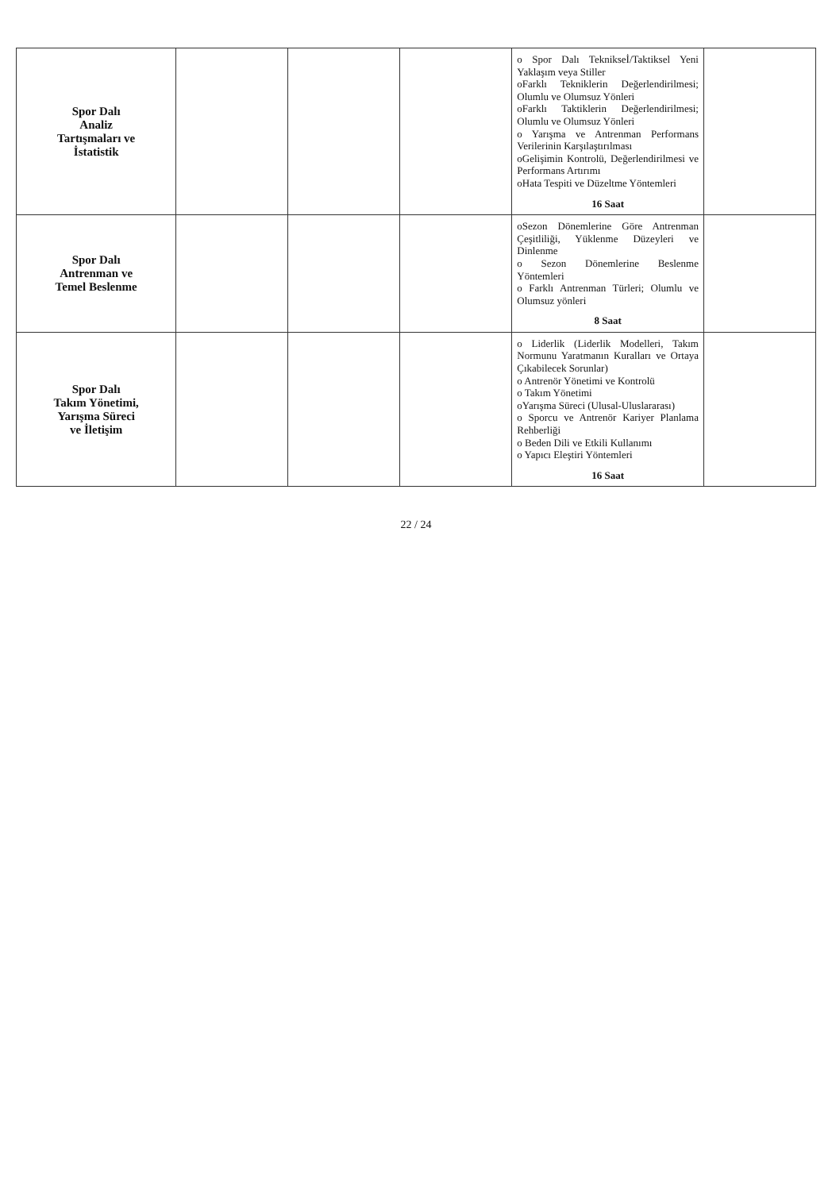| Spor Dalı Analiz Tartışmaları ve İstatistik | | | | o Spor Dalı Teknikseİ/Taktiksel Yeni Yaklaşım veya Stiller oFarklı Tekniklerin Değerlendirilmesi; Olumlu ve Olumsuz Yönleri oFarklı Taktiklerin Değerlendirilmesi; Olumlu ve Olumsuz Yönleri o Yarışma ve Antrenman Performans Verilerinin Karşılaştırılması oGelişimin Kontrolü, Değerlendirilmesi ve Performans Artırımı oHata Tespiti ve Düzeltme Yöntemleri 16 Saat | |
| Spor Dalı Antrenman ve Temel Beslenme | | | | oSezon Dönemlerine Göre Antrenman Çeşitliliği, Yüklenme Düzeyleri ve Dinlenme o Sezon Dönemlerine Beslenme Yöntemleri o Farklı Antrenman Türleri; Olumlu ve Olumsuz yönleri 8 Saat | |
| Spor Dalı Takım Yönetimi, Yarışma Süreci ve İletişim | | | | o Liderlik (Liderlik Modelleri, Takım Normunu Yaratmanın Kuralları ve Ortaya Çıkabilecek Sorunlar) o Antrenör Yönetimi ve Kontrolü o Takım Yönetimi oYarışma Süreci (Ulusal-Uluslararası) o Sporcu ve Antrenör Kariyer Planlama Rehberliği o Beden Dili ve Etkili Kullanımı o Yapıcı Eleştiri Yöntemleri 16 Saat | |
22 / 24